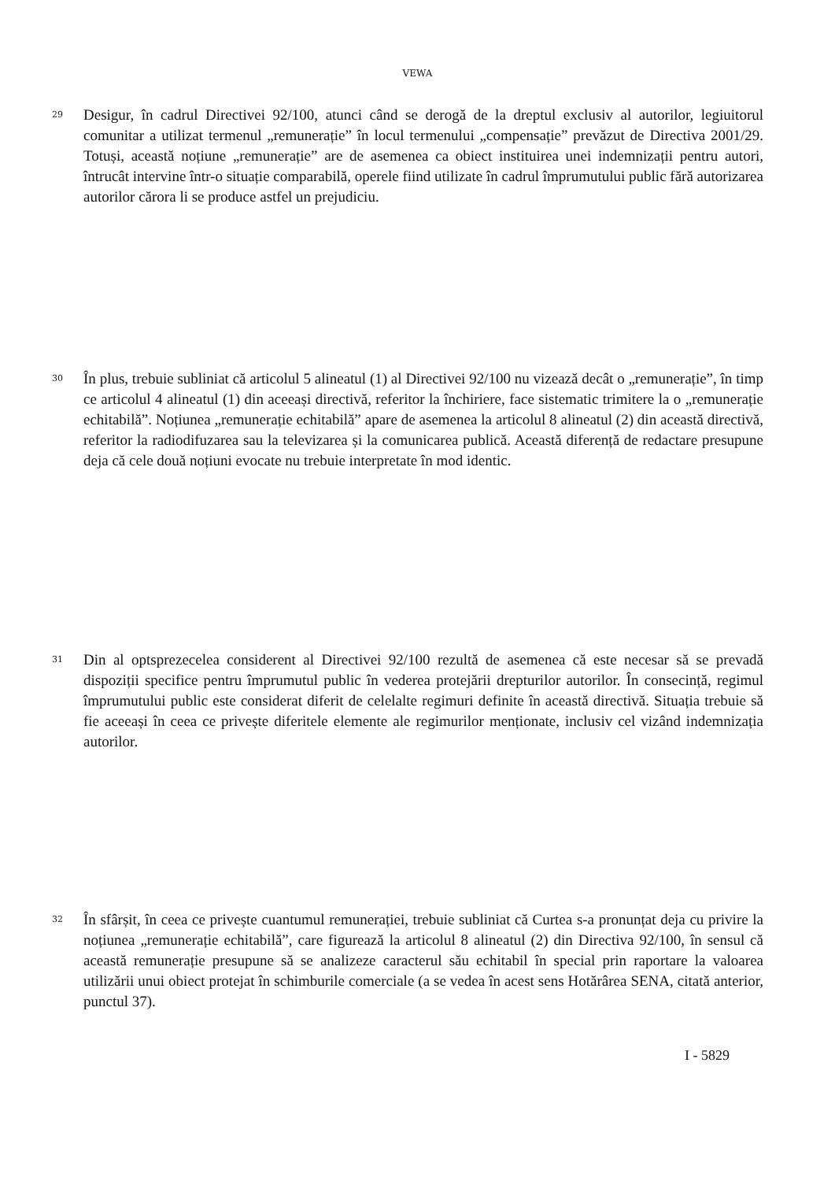VEWA
29
Desigur, în cadrul Directivei 92/100, atunci când se derogă de la dreptul exclusiv al autorilor, legiuitorul comunitar a utilizat termenul „remunerație” în locul termenului „compensație” prevăzut de Directiva 2001/29. Totuși, această noțiune „remunerație” are de asemenea ca obiect instituirea unei indemnizații pentru autori, întrucât intervine într-o situație comparabilă, operele fiind utilizate în cadrul împrumutului public fără autorizarea autorilor cărora li se produce astfel un prejudiciu.
30
În plus, trebuie subliniat că articolul 5 alineatul (1) al Directivei 92/100 nu vizează decât o „remunerație”, în timp ce articolul 4 alineatul (1) din aceeași directivă, referitor la închiriere, face sistematic trimitere la o „remunerație echitabilă”. Noțiunea „remunerație echitabilă” apare de asemenea la articolul 8 alineatul (2) din această directivă, referitor la radiodifuzarea sau la televizarea și la comunicarea publică. Această diferență de redactare presupune deja că cele două noțiuni evocate nu trebuie interpretate în mod identic.
31
Din al optsprezecelea considerent al Directivei 92/100 rezultă de asemenea că este necesar să se prevadă dispoziții specifice pentru împrumutul public în vederea protejării drepturilor autorilor. În consecință, regimul împrumutului public este considerat diferit de celelalte regimuri definite în această directivă. Situația trebuie să fie aceeași în ceea ce privește diferitele elemente ale regimurilor menționate, inclusiv cel vizând indemnizația autorilor.
32
În sfârșit, în ceea ce privește cuantumul remunerației, trebuie subliniat că Curtea s-a pronunțat deja cu privire la noțiunea „remunerație echitabilă”, care figurează la articolul 8 alineatul (2) din Directiva 92/100, în sensul că această remunerație presupune să se analizeze caracterul său echitabil în special prin raportare la valoarea utilizării unui obiect protejat în schimburile comerciale (a se vedea în acest sens Hotărârea SENA, citată anterior, punctul 37).
I - 5829